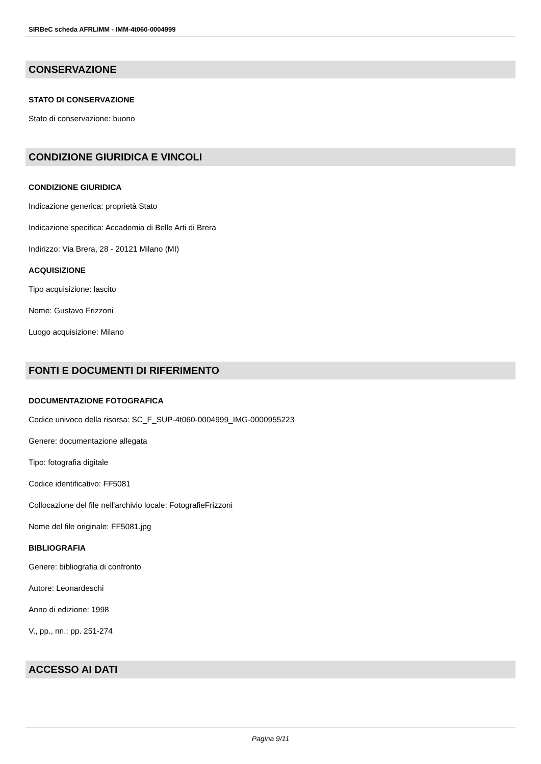SIRBeC scheda AFRLIMM - IMM-4t060-0004999
CONSERVAZIONE
STATO DI CONSERVAZIONE
Stato di conservazione: buono
CONDIZIONE GIURIDICA E VINCOLI
CONDIZIONE GIURIDICA
Indicazione generica: proprietà Stato
Indicazione specifica: Accademia di Belle Arti di Brera
Indirizzo: Via Brera, 28 - 20121 Milano (MI)
ACQUISIZIONE
Tipo acquisizione: lascito
Nome: Gustavo Frizzoni
Luogo acquisizione: Milano
FONTI E DOCUMENTI DI RIFERIMENTO
DOCUMENTAZIONE FOTOGRAFICA
Codice univoco della risorsa: SC_F_SUP-4t060-0004999_IMG-0000955223
Genere: documentazione allegata
Tipo: fotografia digitale
Codice identificativo: FF5081
Collocazione del file nell'archivio locale: FotografieFrizzoni
Nome del file originale: FF5081.jpg
BIBLIOGRAFIA
Genere: bibliografia di confronto
Autore: Leonardeschi
Anno di edizione: 1998
V., pp., nn.: pp. 251-274
ACCESSO AI DATI
Pagina 9/11